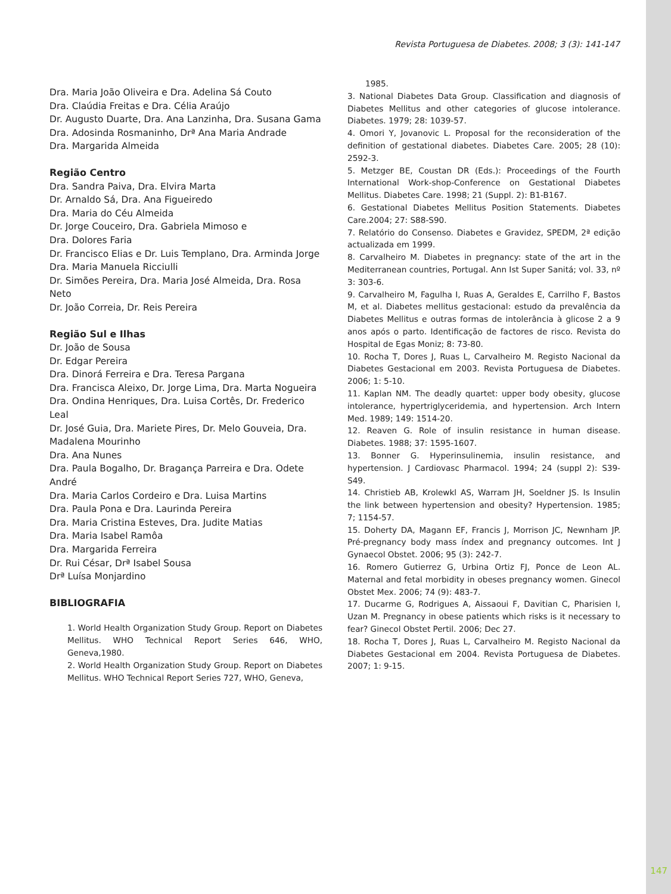Revista Portuguesa de Diabetes. 2008; 3 (3): 141-147
Dra. Maria João Oliveira e Dra. Adelina Sá Couto
Dra. Claúdia Freitas e Dra. Célia Araújo
Dr. Augusto Duarte, Dra. Ana Lanzinha, Dra. Susana Gama
Dra. Adosinda Rosmaninho, Drª Ana Maria Andrade
Dra. Margarida Almeida
Região Centro
Dra. Sandra Paiva, Dra. Elvira Marta
Dr. Arnaldo Sá, Dra. Ana Figueiredo
Dra. Maria do Céu Almeida
Dr. Jorge Couceiro, Dra. Gabriela Mimoso e
Dra. Dolores Faria
Dr. Francisco Elias e Dr. Luis Templano, Dra. Arminda Jorge
Dra. Maria Manuela Ricciulli
Dr. Simões Pereira, Dra. Maria José Almeida, Dra. Rosa Neto
Dr. João Correia, Dr. Reis Pereira
Região Sul e Ilhas
Dr. João de Sousa
Dr. Edgar Pereira
Dra. Dinorá Ferreira e Dra. Teresa Pargana
Dra. Francisca Aleixo, Dr. Jorge Lima, Dra. Marta Nogueira
Dra. Ondina Henriques, Dra. Luisa Cortês, Dr. Frederico Leal
Dr. José Guia, Dra. Mariete Pires, Dr. Melo Gouveia, Dra. Madalena Mourinho
Dra. Ana Nunes
Dra. Paula Bogalho, Dr. Bragança Parreira e Dra. Odete André
Dra. Maria Carlos Cordeiro e Dra. Luisa Martins
Dra. Paula Pona e Dra. Laurinda Pereira
Dra. Maria Cristina Esteves, Dra. Judite Matias
Dra. Maria Isabel Ramôa
Dra. Margarida Ferreira
Dr. Rui César, Drª Isabel Sousa
Drª Luísa Monjardino
BIBLIOGRAFIA
1. World Health Organization Study Group. Report on Diabetes Mellitus. WHO Technical Report Series 646, WHO, Geneva,1980.
2. World Health Organization Study Group. Report on Diabetes Mellitus. WHO Technical Report Series 727, WHO, Geneva,
1985.
3. National Diabetes Data Group. Classification and diagnosis of Diabetes Mellitus and other categories of glucose intolerance. Diabetes. 1979; 28: 1039-57.
4. Omori Y, Jovanovic L. Proposal for the reconsideration of the definition of gestational diabetes. Diabetes Care. 2005; 28 (10): 2592-3.
5. Metzger BE, Coustan DR (Eds.): Proceedings of the Fourth International Work-shop-Conference on Gestational Diabetes Mellitus. Diabetes Care. 1998; 21 (Suppl. 2): B1-B167.
6. Gestational Diabetes Mellitus Position Statements. Diabetes Care.2004; 27: S88-S90.
7. Relatório do Consenso. Diabetes e Gravidez, SPEDM, 2ª edição actualizada em 1999.
8. Carvalheiro M. Diabetes in pregnancy: state of the art in the Mediterranean countries, Portugal. Ann Ist Super Sanitá; vol. 33, nº 3: 303-6.
9. Carvalheiro M, Fagulha I, Ruas A, Geraldes E, Carrilho F, Bastos M, et al. Diabetes mellitus gestacional: estudo da prevalência da Diabetes Mellitus e outras formas de intolerância à glicose 2 a 9 anos após o parto. Identificação de factores de risco. Revista do Hospital de Egas Moniz; 8: 73-80.
10. Rocha T, Dores J, Ruas L, Carvalheiro M. Registo Nacional da Diabetes Gestacional em 2003. Revista Portuguesa de Diabetes. 2006; 1: 5-10.
11. Kaplan NM. The deadly quartet: upper body obesity, glucose intolerance, hypertriglyceridemia, and hypertension. Arch Intern Med. 1989; 149: 1514-20.
12. Reaven G. Role of insulin resistance in human disease. Diabetes. 1988; 37: 1595-1607.
13. Bonner G. Hyperinsulinemia, insulin resistance, and hypertension. J Cardiovasc Pharmacol. 1994; 24 (suppl 2): S39-S49.
14. Christieb AB, Krolewkl AS, Warram JH, Soeldner JS. Is Insulin the link between hypertension and obesity? Hypertension. 1985; 7; 1154-57.
15. Doherty DA, Magann EF, Francis J, Morrison JC, Newnham JP. Pré-pregnancy body mass índex and pregnancy outcomes. Int J Gynaecol Obstet. 2006; 95 (3): 242-7.
16. Romero Gutierrez G, Urbina Ortiz FJ, Ponce de Leon AL. Maternal and fetal morbidity in obeses pregnancy women. Ginecol Obstet Mex. 2006; 74 (9): 483-7.
17. Ducarme G, Rodrigues A, Aissaoui F, Davitian C, Pharisien I, Uzan M. Pregnancy in obese patients which risks is it necessary to fear? Ginecol Obstet Pertil. 2006; Dec 27.
18. Rocha T, Dores J, Ruas L, Carvalheiro M. Registo Nacional da Diabetes Gestacional em 2004. Revista Portuguesa de Diabetes. 2007; 1: 9-15.
147